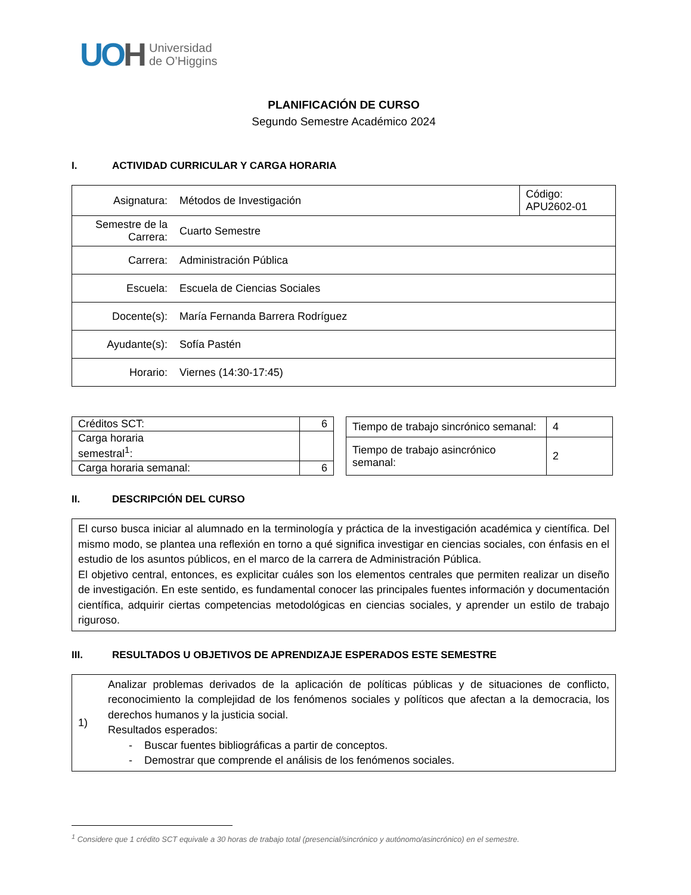UOH
Universidad
de O’Higgins
PLANIFICACIÓN DE CURSO
Segundo Semestre Académico 2024
I. ACTIVIDAD CURRICULAR Y CARGA HORARIA
| Asignatura: | Métodos de Investigación | Código: APU2602-01 |
| Semestre de la Carrera: | Cuarto Semestre | |
| Carrera: | Administración Pública | |
| Escuela: | Escuela de Ciencias Sociales | |
| Docente(s): | María Fernanda Barrera Rodríguez | |
| Ayudante(s): | Sofía Pastén | |
| Horario: | Viernes (14:30-17:45) | |
| Créditos SCT: | 6 |
| Carga horaria semestral<sup>1</sup>: | |
| Carga horaria semanal: | 6 |
| Tiempo de trabajo sincrónico semanal: | 4 |
| Tiempo de trabajo asincrónico semanal: | 2 |
II. DESCRIPCIÓN DEL CURSO
El curso busca iniciar al alumnado en la terminología y práctica de la investigación académica y científica. Del mismo modo, se plantea una reflexión en torno a qué significa investigar en ciencias sociales, con énfasis en el estudio de los asuntos públicos, en el marco de la carrera de Administración Pública.
El objetivo central, entonces, es explicitar cuáles son los elementos centrales que permiten realizar un diseño de investigación. En este sentido, es fundamental conocer las principales fuentes información y documentación científica, adquirir ciertas competencias metodológicas en ciencias sociales, y aprender un estilo de trabajo riguroso.
III. RESULTADOS U OBJETIVOS DE APRENDIZAJE ESPERADOS ESTE SEMESTRE
| 1) | Analizar problemas derivados de la aplicación de políticas públicas y de situaciones de conflicto, reconocimiento la complejidad de los fenómenos sociales y políticos que afectan a la democracia, los derechos humanos y la justicia social. Resultados esperados: - Buscar fuentes bibliográficas a partir de conceptos. - Demostrar que comprende el análisis de los fenómenos sociales. |
<sup>1</sup> Considere que 1 crédito SCT equivale a 30 horas de trabajo total (presencial/sincrónico y autónomo/asincrónico) en el semestre.